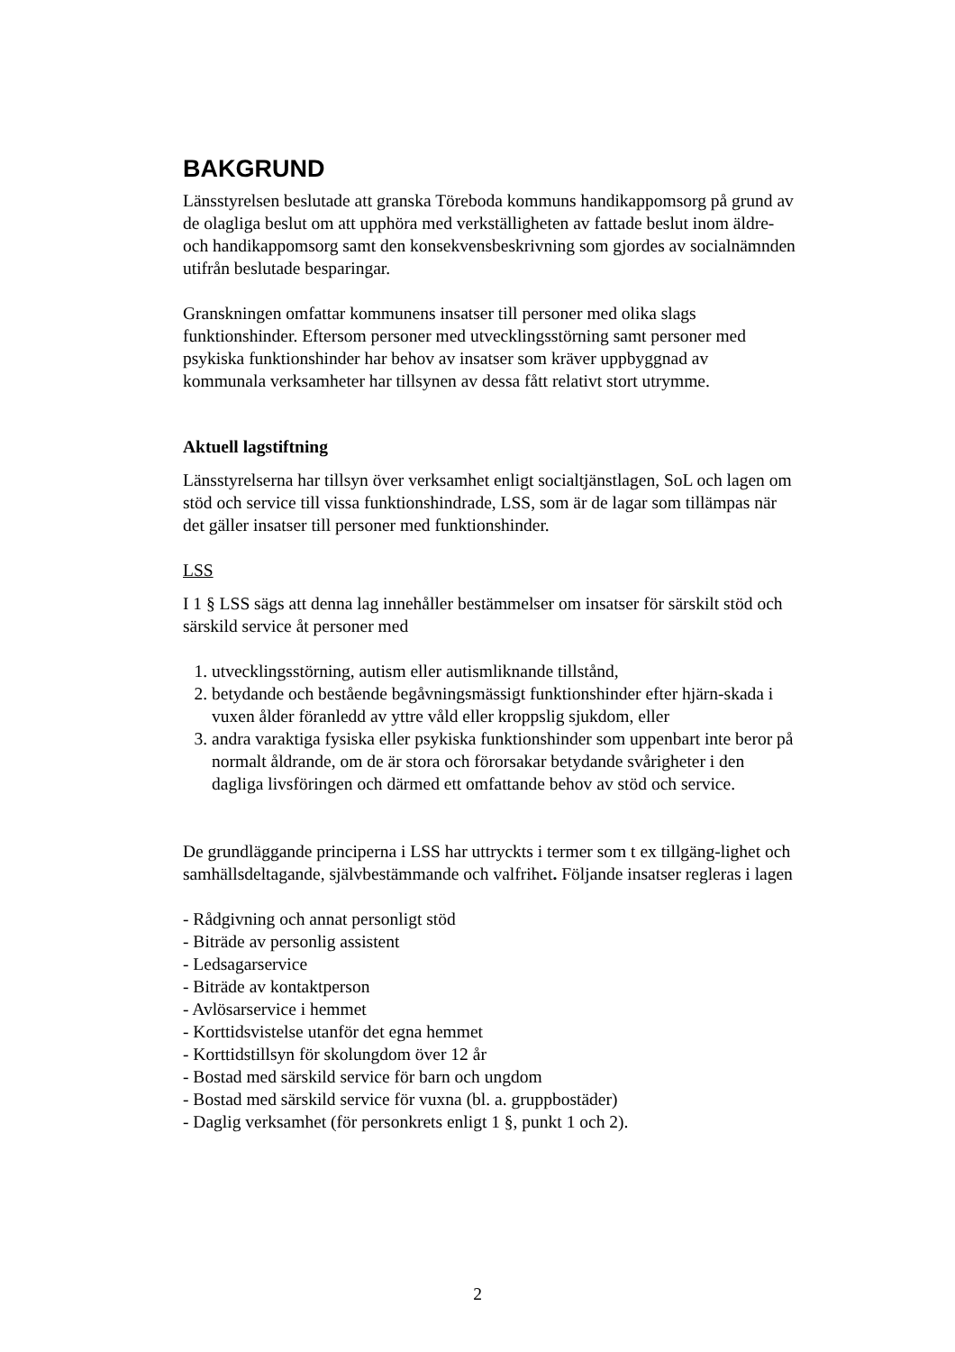BAKGRUND
Länsstyrelsen beslutade att granska Töreboda kommuns handikappomsorg på grund av de olagliga beslut om att upphöra med verkställigheten av fattade beslut inom äldre- och handikappomsorg samt den konsekvensbeskrivning som gjordes av socialnämnden utifrån beslutade besparingar.
Granskningen omfattar kommunens insatser till personer med olika slags funktionshinder. Eftersom personer med utvecklingsstörning samt personer med psykiska funktionshinder har behov av insatser som kräver uppbyggnad av kommunala verksamheter har tillsynen av dessa fått relativt stort utrymme.
Aktuell lagstiftning
Länsstyrelserna har tillsyn över verksamhet enligt socialtjänstlagen, SoL och lagen om stöd och service till vissa funktionshindrade, LSS, som är de lagar som tillämpas när det gäller insatser till personer med funktionshinder.
LSS
I 1 § LSS sägs att denna lag innehåller bestämmelser om insatser för särskilt stöd och särskild service åt personer med
1. utvecklingsstörning, autism eller autismliknande tillstånd,
2. betydande och bestående begåvningsmässigt funktionshinder efter hjärn-skada i vuxen ålder föranledd av yttre våld eller kroppslig sjukdom, eller
3. andra varaktiga fysiska eller psykiska funktionshinder som uppenbart inte beror på normalt åldrande, om de är stora och förorsakar betydande svårigheter i den dagliga livsföringen och därmed ett omfattande behov av stöd och service.
De grundläggande principerna i LSS har uttryckts i termer som t ex tillgäng-lighet och samhällsdeltagande, självbestämmande och valfrihet. Följande insatser regleras i lagen
- Rådgivning och annat personligt stöd
- Biträde av personlig assistent
- Ledsagarservice
- Biträde av kontaktperson
- Avlösarservice i hemmet
- Korttidsvistelse utanför det egna hemmet
- Korttidstillsyn för skolungdom över 12 år
- Bostad med särskild service för barn och ungdom
- Bostad med särskild service för vuxna (bl. a. gruppbostäder)
- Daglig verksamhet (för personkrets enligt 1 §, punkt 1 och 2).
2